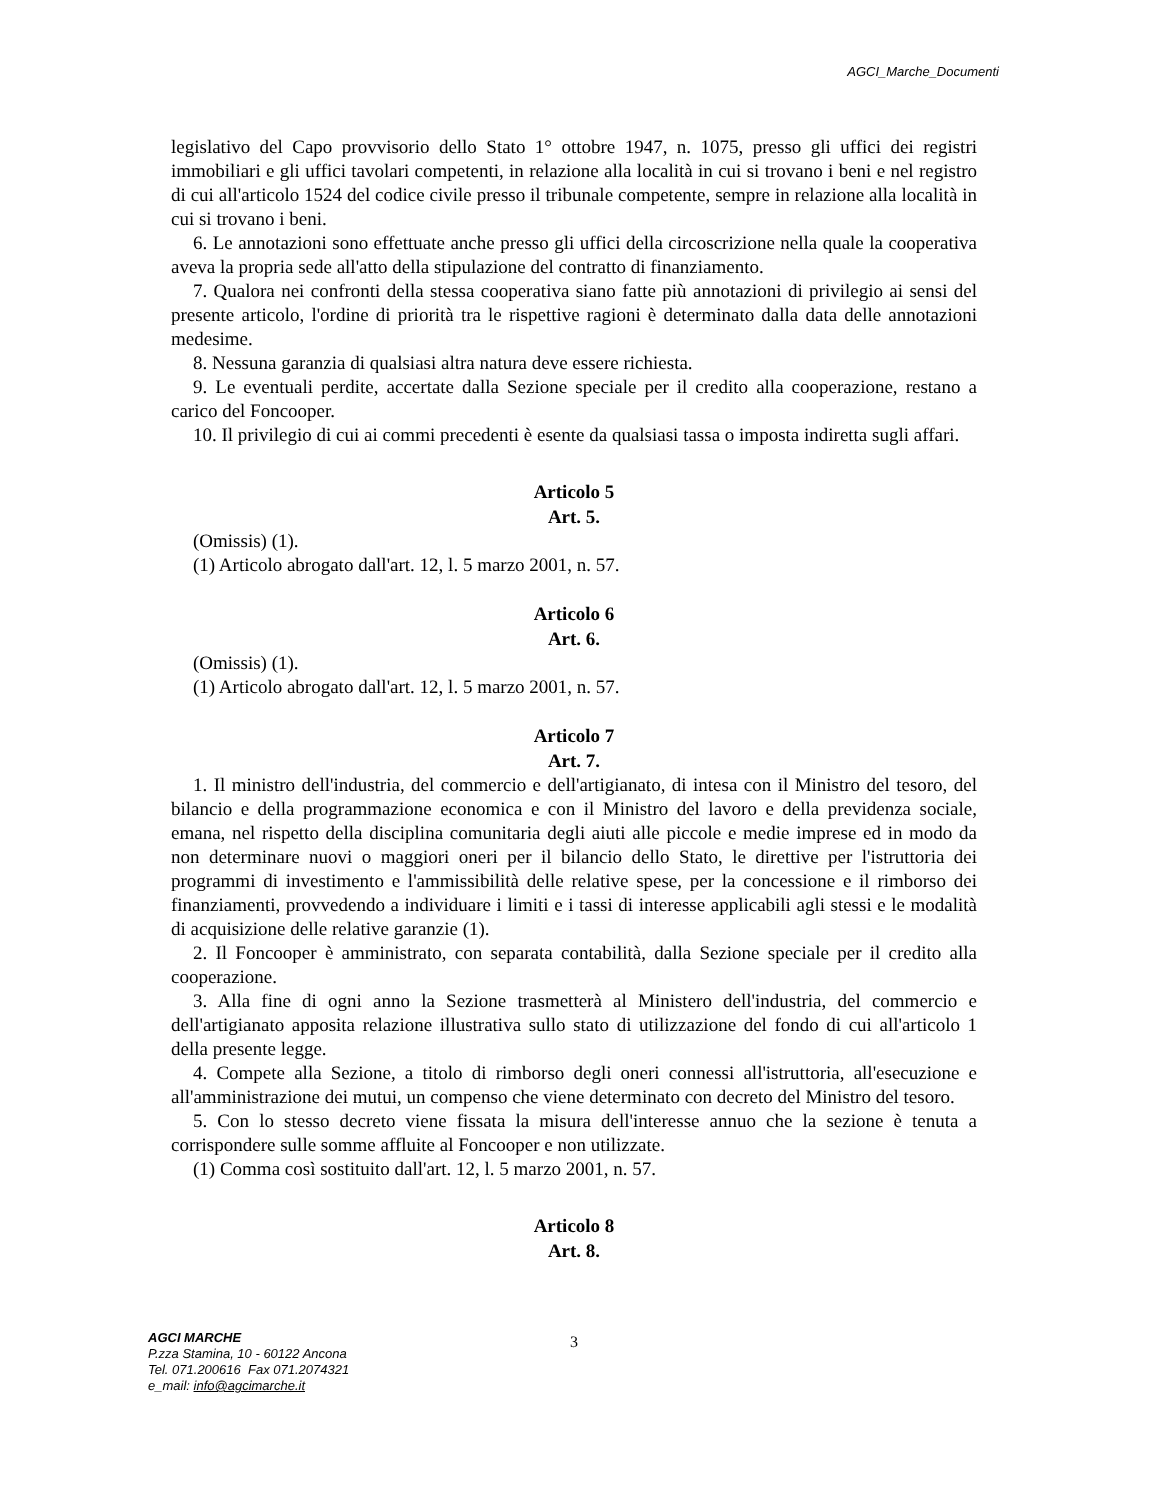AGCI_Marche_Documenti
legislativo del Capo provvisorio dello Stato 1° ottobre 1947, n. 1075, presso gli uffici dei registri immobiliari e gli uffici tavolari competenti, in relazione alla località in cui si trovano i beni e nel registro di cui all'articolo 1524 del codice civile presso il tribunale competente, sempre in relazione alla località in cui si trovano i beni.
6. Le annotazioni sono effettuate anche presso gli uffici della circoscrizione nella quale la cooperativa aveva la propria sede all'atto della stipulazione del contratto di finanziamento.
7. Qualora nei confronti della stessa cooperativa siano fatte più annotazioni di privilegio ai sensi del presente articolo, l'ordine di priorità tra le rispettive ragioni è determinato dalla data delle annotazioni medesime.
8. Nessuna garanzia di qualsiasi altra natura deve essere richiesta.
9. Le eventuali perdite, accertate dalla Sezione speciale per il credito alla cooperazione, restano a carico del Foncooper.
10. Il privilegio di cui ai commi precedenti è esente da qualsiasi tassa o imposta indiretta sugli affari.
Articolo 5
Art. 5.
(Omissis) (1).
(1) Articolo abrogato dall'art. 12, l. 5 marzo 2001, n. 57.
Articolo 6
Art. 6.
(Omissis) (1).
(1) Articolo abrogato dall'art. 12, l. 5 marzo 2001, n. 57.
Articolo 7
Art. 7.
1. Il ministro dell'industria, del commercio e dell'artigianato, di intesa con il Ministro del tesoro, del bilancio e della programmazione economica e con il Ministro del lavoro e della previdenza sociale, emana, nel rispetto della disciplina comunitaria degli aiuti alle piccole e medie imprese ed in modo da non determinare nuovi o maggiori oneri per il bilancio dello Stato, le direttive per l'istruttoria dei programmi di investimento e l'ammissibilità delle relative spese, per la concessione e il rimborso dei finanziamenti, provvedendo a individuare i limiti e i tassi di interesse applicabili agli stessi e le modalità di acquisizione delle relative garanzie (1).
2. Il Foncooper è amministrato, con separata contabilità, dalla Sezione speciale per il credito alla cooperazione.
3. Alla fine di ogni anno la Sezione trasmetterà al Ministero dell'industria, del commercio e dell'artigianato apposita relazione illustrativa sullo stato di utilizzazione del fondo di cui all'articolo 1 della presente legge.
4. Compete alla Sezione, a titolo di rimborso degli oneri connessi all'istruttoria, all'esecuzione e all'amministrazione dei mutui, un compenso che viene determinato con decreto del Ministro del tesoro.
5. Con lo stesso decreto viene fissata la misura dell'interesse annuo che la sezione è tenuta a corrispondere sulle somme affluite al Foncooper e non utilizzate.
(1) Comma così sostituito dall'art. 12, l. 5 marzo 2001, n. 57.
Articolo 8
Art. 8.
AGCI MARCHE
P.zza Stamina, 10 - 60122 Ancona
Tel. 071.200616 Fax 071.2074321
e_mail: info@agcimarche.it
3